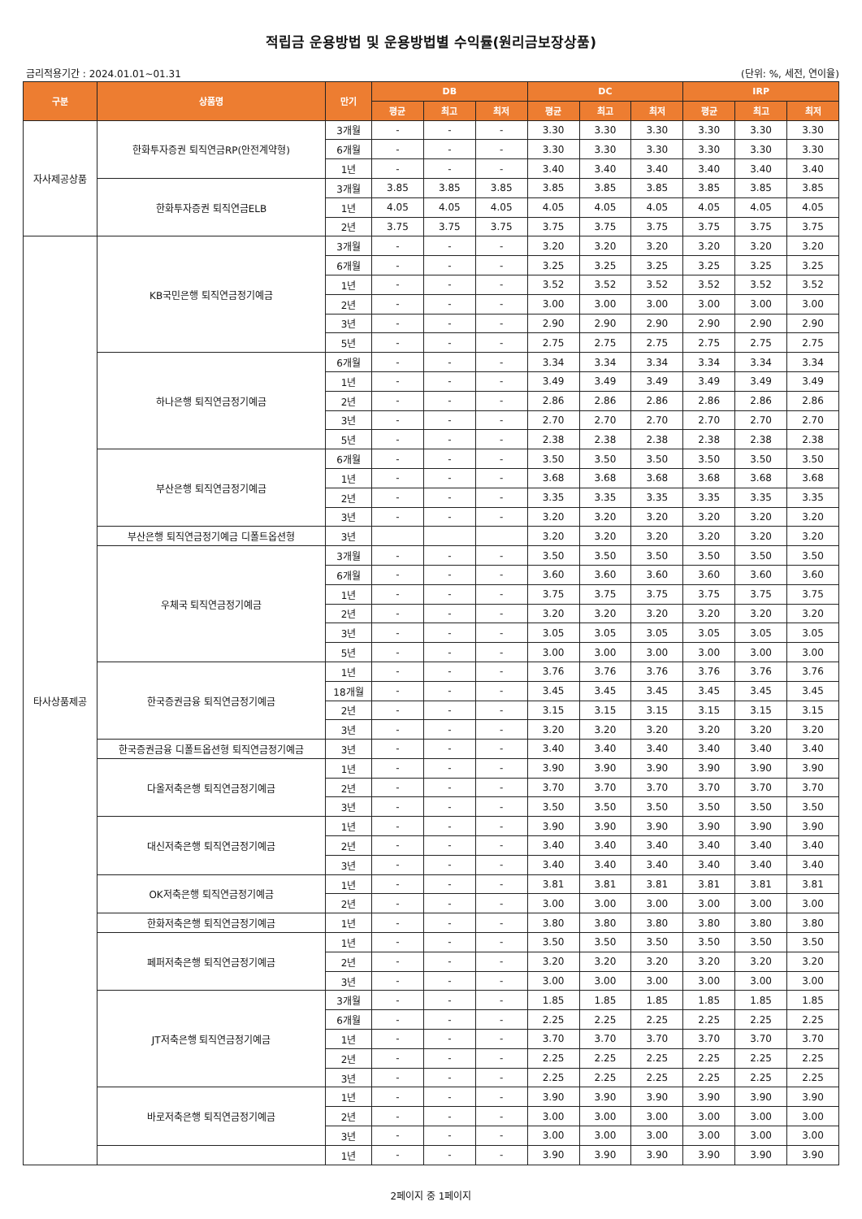적립금 운용방법 및 운용방법별 수익률(원리금보장상품)
금리적용기간 : 2024.01.01~01.31 (단위: %, 세전, 연이율)
| 구분 | 상품명 | 만기 | DB | | | DC | | | IRP | | |
| --- | --- | --- | --- | --- | --- | --- | --- | --- | --- | --- | --- |
| | | | 평균 | 최고 | 최저 | 평균 | 최고 | 최저 | 평균 | 최고 | 최저 |
| 자사제공상품 | 한화투자증권 퇴직연금RP(안전계약형) | 3개월 | - | - | - | 3.30 | 3.30 | 3.30 | 3.30 | 3.30 | 3.30 |
| | | 6개월 | - | - | - | 3.30 | 3.30 | 3.30 | 3.30 | 3.30 | 3.30 |
| | | 1년 | - | - | - | 3.40 | 3.40 | 3.40 | 3.40 | 3.40 | 3.40 |
| | 한화투자증권 퇴직연금ELB | 3개월 | 3.85 | 3.85 | 3.85 | 3.85 | 3.85 | 3.85 | 3.85 | 3.85 | 3.85 |
| | | 1년 | 4.05 | 4.05 | 4.05 | 4.05 | 4.05 | 4.05 | 4.05 | 4.05 | 4.05 |
| | | 2년 | 3.75 | 3.75 | 3.75 | 3.75 | 3.75 | 3.75 | 3.75 | 3.75 | 3.75 |
| 타사상품제공 | KB국민은행 퇴직연금정기예금 | 3개월 | - | - | - | 3.20 | 3.20 | 3.20 | 3.20 | 3.20 | 3.20 |
| | | 6개월 | - | - | - | 3.25 | 3.25 | 3.25 | 3.25 | 3.25 | 3.25 |
| | | 1년 | - | - | - | 3.52 | 3.52 | 3.52 | 3.52 | 3.52 | 3.52 |
| | | 2년 | - | - | - | 3.00 | 3.00 | 3.00 | 3.00 | 3.00 | 3.00 |
| | | 3년 | - | - | - | 2.90 | 2.90 | 2.90 | 2.90 | 2.90 | 2.90 |
| | | 5년 | - | - | - | 2.75 | 2.75 | 2.75 | 2.75 | 2.75 | 2.75 |
| | 하나은행 퇴직연금정기예금 | 6개월 | - | - | - | 3.34 | 3.34 | 3.34 | 3.34 | 3.34 | 3.34 |
| | | 1년 | - | - | - | 3.49 | 3.49 | 3.49 | 3.49 | 3.49 | 3.49 |
| | | 2년 | - | - | - | 2.86 | 2.86 | 2.86 | 2.86 | 2.86 | 2.86 |
| | | 3년 | - | - | - | 2.70 | 2.70 | 2.70 | 2.70 | 2.70 | 2.70 |
| | | 5년 | - | - | - | 2.38 | 2.38 | 2.38 | 2.38 | 2.38 | 2.38 |
| | 부산은행 퇴직연금정기예금 | 6개월 | - | - | - | 3.50 | 3.50 | 3.50 | 3.50 | 3.50 | 3.50 |
| | | 1년 | - | - | - | 3.68 | 3.68 | 3.68 | 3.68 | 3.68 | 3.68 |
| | | 2년 | - | - | - | 3.35 | 3.35 | 3.35 | 3.35 | 3.35 | 3.35 |
| | | 3년 | - | - | - | 3.20 | 3.20 | 3.20 | 3.20 | 3.20 | 3.20 |
| | 부산은행 퇴직연금정기예금 디폴트옵션형 | 3년 | | | | 3.20 | 3.20 | 3.20 | 3.20 | 3.20 | 3.20 |
| | 우체국 퇴직연금정기예금 | 3개월 | - | - | - | 3.50 | 3.50 | 3.50 | 3.50 | 3.50 | 3.50 |
| | | 6개월 | - | - | - | 3.60 | 3.60 | 3.60 | 3.60 | 3.60 | 3.60 |
| | | 1년 | - | - | - | 3.75 | 3.75 | 3.75 | 3.75 | 3.75 | 3.75 |
| | | 2년 | - | - | - | 3.20 | 3.20 | 3.20 | 3.20 | 3.20 | 3.20 |
| | | 3년 | - | - | - | 3.05 | 3.05 | 3.05 | 3.05 | 3.05 | 3.05 |
| | | 5년 | - | - | - | 3.00 | 3.00 | 3.00 | 3.00 | 3.00 | 3.00 |
| | 한국증권금융 퇴직연금정기예금 | 1년 | - | - | - | 3.76 | 3.76 | 3.76 | 3.76 | 3.76 | 3.76 |
| | | 18개월 | - | - | - | 3.45 | 3.45 | 3.45 | 3.45 | 3.45 | 3.45 |
| | | 2년 | - | - | - | 3.15 | 3.15 | 3.15 | 3.15 | 3.15 | 3.15 |
| | | 3년 | - | - | - | 3.20 | 3.20 | 3.20 | 3.20 | 3.20 | 3.20 |
| | 한국증권금융 디폴트옵션형 퇴직연금정기예금 | 3년 | - | - | - | 3.40 | 3.40 | 3.40 | 3.40 | 3.40 | 3.40 |
| | 다올저축은행 퇴직연금정기예금 | 1년 | - | - | - | 3.90 | 3.90 | 3.90 | 3.90 | 3.90 | 3.90 |
| | | 2년 | - | - | - | 3.70 | 3.70 | 3.70 | 3.70 | 3.70 | 3.70 |
| | | 3년 | - | - | - | 3.50 | 3.50 | 3.50 | 3.50 | 3.50 | 3.50 |
| | 대신저축은행 퇴직연금정기예금 | 1년 | - | - | - | 3.90 | 3.90 | 3.90 | 3.90 | 3.90 | 3.90 |
| | | 2년 | - | - | - | 3.40 | 3.40 | 3.40 | 3.40 | 3.40 | 3.40 |
| | | 3년 | - | - | - | 3.40 | 3.40 | 3.40 | 3.40 | 3.40 | 3.40 |
| | OK저축은행 퇴직연금정기예금 | 1년 | - | - | - | 3.81 | 3.81 | 3.81 | 3.81 | 3.81 | 3.81 |
| | | 2년 | - | - | - | 3.00 | 3.00 | 3.00 | 3.00 | 3.00 | 3.00 |
| | 한화저축은행 퇴직연금정기예금 | 1년 | - | - | - | 3.80 | 3.80 | 3.80 | 3.80 | 3.80 | 3.80 |
| | 페퍼저축은행 퇴직연금정기예금 | 1년 | - | - | - | 3.50 | 3.50 | 3.50 | 3.50 | 3.50 | 3.50 |
| | | 2년 | - | - | - | 3.20 | 3.20 | 3.20 | 3.20 | 3.20 | 3.20 |
| | | 3년 | - | - | - | 3.00 | 3.00 | 3.00 | 3.00 | 3.00 | 3.00 |
| | JT저축은행 퇴직연금정기예금 | 3개월 | - | - | - | 1.85 | 1.85 | 1.85 | 1.85 | 1.85 | 1.85 |
| | | 6개월 | - | - | - | 2.25 | 2.25 | 2.25 | 2.25 | 2.25 | 2.25 |
| | | 1년 | - | - | - | 3.70 | 3.70 | 3.70 | 3.70 | 3.70 | 3.70 |
| | | 2년 | - | - | - | 2.25 | 2.25 | 2.25 | 2.25 | 2.25 | 2.25 |
| | | 3년 | - | - | - | 2.25 | 2.25 | 2.25 | 2.25 | 2.25 | 2.25 |
| | 바로저축은행 퇴직연금정기예금 | 1년 | - | - | - | 3.90 | 3.90 | 3.90 | 3.90 | 3.90 | 3.90 |
| | | 2년 | - | - | - | 3.00 | 3.00 | 3.00 | 3.00 | 3.00 | 3.00 |
| | | 3년 | - | - | - | 3.00 | 3.00 | 3.00 | 3.00 | 3.00 | 3.00 |
| | | 1년 | - | - | - | 3.90 | 3.90 | 3.90 | 3.90 | 3.90 | 3.90 |
2페이지 중 1페이지